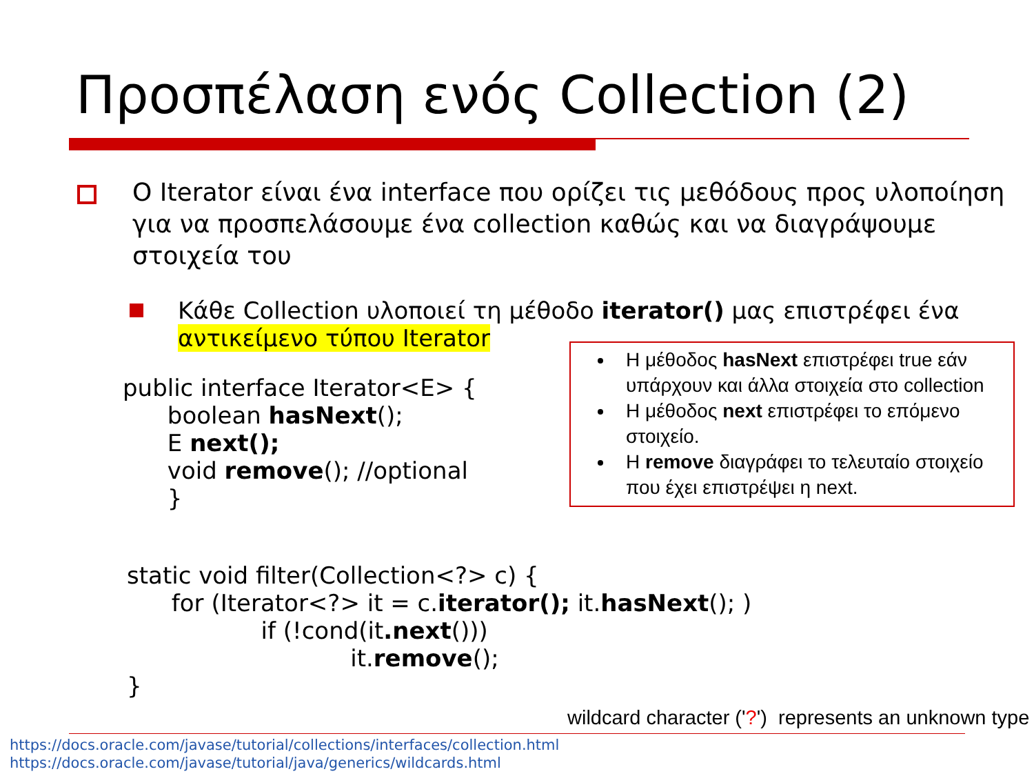Προσπέλαση ενός Collection (2)
Ο Iterator είναι ένα interface που ορίζει τις μεθόδους προς υλοποίηση για να προσπελάσουμε ένα collection καθώς και να διαγράψουμε στοιχεία του
Κάθε Collection υλοποιεί τη μέθοδο iterator() μας επιστρέφει ένα αντικείμενο τύπου Iterator
public interface Iterator<E> {
      boolean hasNext();
      E next();
      void remove(); //optional
      }
static void filter(Collection<?> c) {
      for (Iterator<?> it = c.iterator(); it.hasNext(); )
                  if (!cond(it.next()))
                              it.remove();
}
Η μέθοδος hasNext επιστρέφει true εάν υπάρχουν και άλλα στοιχεία στο collection
Η μέθοδος next επιστρέφει το επόμενο στοιχείο.
Η remove διαγράφει το τελευταίο στοιχείο που έχει επιστρέψει η next.
wildcard character ('?') represents an unknown type
https://docs.oracle.com/javase/tutorial/collections/interfaces/collection.html
https://docs.oracle.com/javase/tutorial/java/generics/wildcards.html